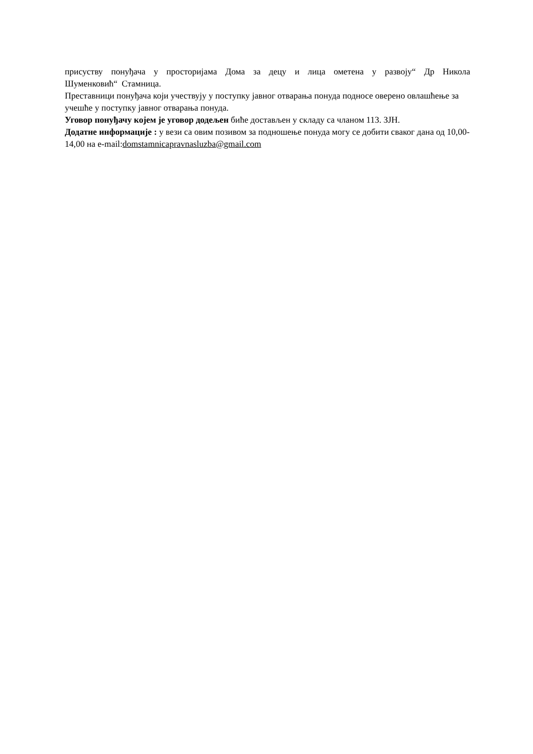присуству понуђача у просторијама Дома за децу и лица ометена у развоју“ Др Никола Шуменковић“ Стамница.
Преставници понуђача који учествују у поступку јавног отварања понуда подносе оверено овлашћење за учешће у поступку јавног отварања понуда.
Уговор понуђачу којем је уговор додељен биће достављен у складу са чланом 113. ЗЈН.
Додатне информације : у вези са овим позивом за подношење понуда могу се добити сваког дана од 10,00-14,00 на e-mail:domstamnicapravnasluzba@gmail.com